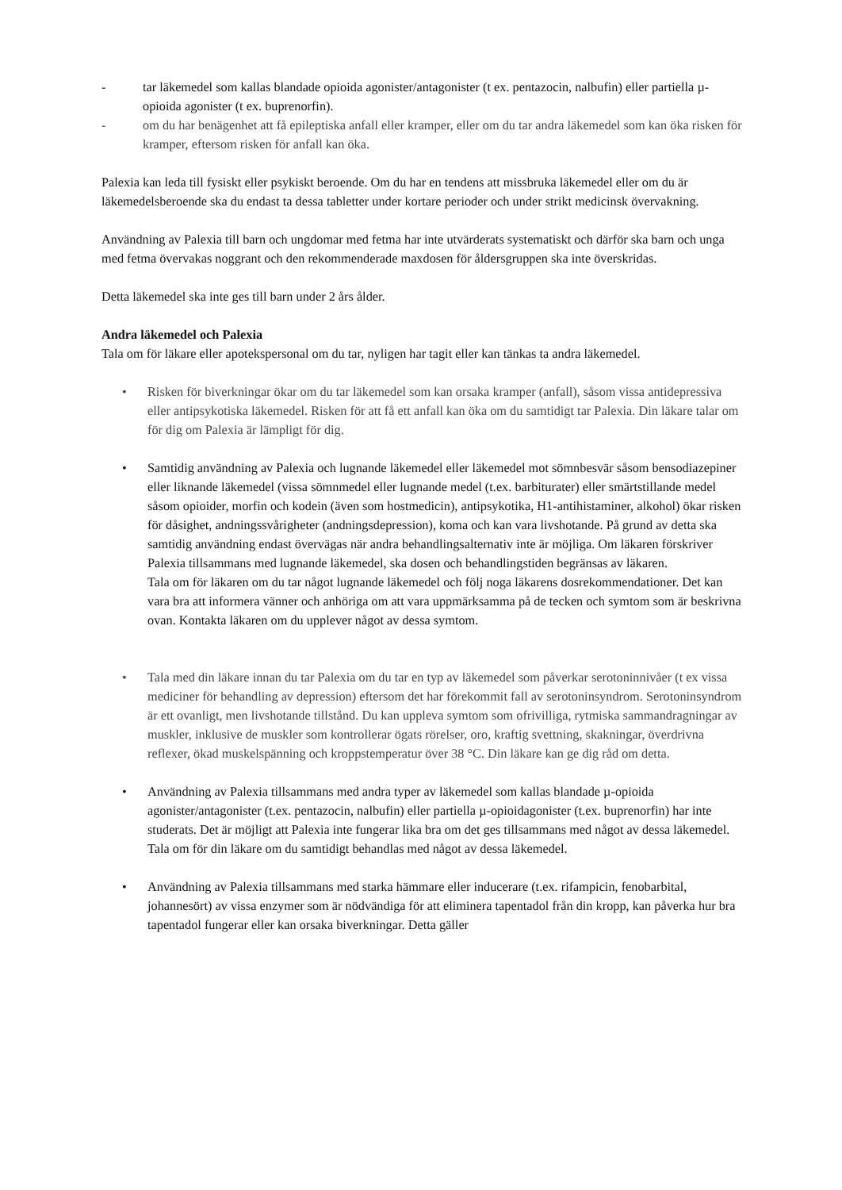- tar läkemedel som kallas blandade opioida agonister/antagonister (t ex. pentazocin, nalbufin) eller partiella µ-opioida agonister (t ex. buprenorfin).
- om du har benägenhet att få epileptiska anfall eller kramper, eller om du tar andra läkemedel som kan öka risken för kramper, eftersom risken för anfall kan öka.
Palexia kan leda till fysiskt eller psykiskt beroende. Om du har en tendens att missbruka läkemedel eller om du är läkemedelsberoende ska du endast ta dessa tabletter under kortare perioder och under strikt medicinsk övervakning.
Användning av Palexia till barn och ungdomar med fetma har inte utvärderats systematiskt och därför ska barn och unga med fetma övervakas noggrant och den rekommenderade maxdosen för åldersgruppen ska inte överskridas.
Detta läkemedel ska inte ges till barn under 2 års ålder.
Andra läkemedel och Palexia
Tala om för läkare eller apotekspersonal om du tar, nyligen har tagit eller kan tänkas ta andra läkemedel.
• Risken för biverkningar ökar om du tar läkemedel som kan orsaka kramper (anfall), såsom vissa antidepressiva eller antipsykotiska läkemedel. Risken för att få ett anfall kan öka om du samtidigt tar Palexia. Din läkare talar om för dig om Palexia är lämpligt för dig.
• Samtidig användning av Palexia och lugnande läkemedel eller läkemedel mot sömnbesvär såsom bensodiazepiner eller liknande läkemedel (vissa sömnmedel eller lugnande medel (t.ex. barbiturater) eller smärtstillande medel såsom opioider, morfin och kodein (även som hostmedicin), antipsykotika, H1-antihistaminer, alkohol) ökar risken för dåsighet, andningssvårigheter (andningsdepression), koma och kan vara livshotande. På grund av detta ska samtidig användning endast övervägas när andra behandlingsalternativ inte är möjliga. Om läkaren förskriver Palexia tillsammans med lugnande läkemedel, ska dosen och behandlingstiden begränsas av läkaren.
Tala om för läkaren om du tar något lugnande läkemedel och följ noga läkarens dosrekommendationer. Det kan vara bra att informera vänner och anhöriga om att vara uppmärksamma på de tecken och symtom som är beskrivna ovan. Kontakta läkaren om du upplever något av dessa symtom.
• Tala med din läkare innan du tar Palexia om du tar en typ av läkemedel som påverkar serotoninnivåer (t ex vissa mediciner för behandling av depression) eftersom det har förekommit fall av serotoninsyndrom. Serotoninsyndrom är ett ovanligt, men livshotande tillstånd. Du kan uppleva symtom som ofrivilliga, rytmiska sammandragningar av muskler, inklusive de muskler som kontrollerar ögats rörelser, oro, kraftig svettning, skakningar, överdrivna reflexer, ökad muskelspänning och kroppstemperatur över 38 °C. Din läkare kan ge dig råd om detta.
• Användning av Palexia tillsammans med andra typer av läkemedel som kallas blandade µ-opioida agonister/antagonister (t.ex. pentazocin, nalbufin) eller partiella µ-opioidagonister (t.ex. buprenorfin) har inte studerats. Det är möjligt att Palexia inte fungerar lika bra om det ges tillsammans med något av dessa läkemedel. Tala om för din läkare om du samtidigt behandlas med något av dessa läkemedel.
• Användning av Palexia tillsammans med starka hämmare eller inducerare (t.ex. rifampicin, fenobarbital, johannesört) av vissa enzymer som är nödvändiga för att eliminera tapentadol från din kropp, kan påverka hur bra tapentadol fungerar eller kan orsaka biverkningar. Detta gäller